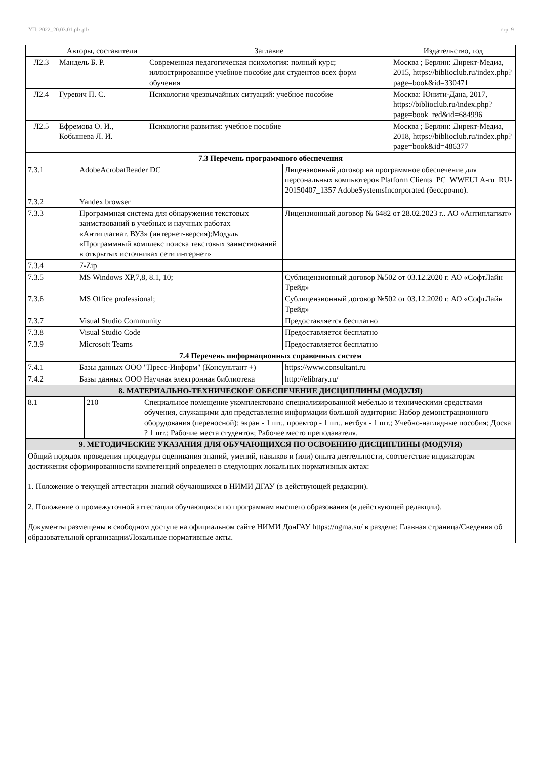УП: 2022_20.03.01.plx.plx стр. 9
| | Авторы, составители | Заглавие | Издательство, год |
| --- | --- | --- | --- |
| Л2.3 | Мандель Б. Р. | Современная педагогическая психология: полный курс; иллюстрированное учебное пособие для студентов всех форм обучения | Москва ; Берлин: Директ-Медиа, 2015, https://biblioclub.ru/index.php?page=book&id=330471 |
| Л2.4 | Гуревич П. С. | Психология чрезвычайных ситуаций: учебное пособие | Москва: Юнити-Дана, 2017, https://biblioclub.ru/index.php?page=book_red&id=684996 |
| Л2.5 | Ефремова О. И., Кобышева Л. И. | Психология развития: учебное пособие | Москва ; Берлин: Директ-Медиа, 2018, https://biblioclub.ru/index.php?page=book&id=486377 |
| 7.3 Перечень программного обеспечения | | |
| 7.3.1 | AdobeAcrobatReader DC | Лицензионный договор на программное обеспечение для персональных компьютеров Platform Clients_PC_WWEULA-ru_RU-20150407_1357 AdobeSystemsIncorporated (бессрочно). |
| 7.3.2 | Yandex browser | |
| 7.3.3 | Программная система для обнаружения текстовых заимствований в учебных и научных работах «Антиплагиат. ВУЗ» (интернет-версия);Модуль «Программный комплекс поиска текстовых заимствований в открытых источниках сети интернет» | Лицензионный договор № 6482 от 28.02.2023 г.. АО «Антиплагиат» |
| 7.3.4 | 7-Zip | |
| 7.3.5 | MS Windows XP,7,8, 8.1, 10; | Сублицензионный договор №502 от 03.12.2020 г. АО «СофтЛайн Трейд» |
| 7.3.6 | MS Office professional; | Сублицензионный договор №502 от 03.12.2020 г. АО «СофтЛайн Трейд» |
| 7.3.7 | Visual Studio Community | Предоставляется бесплатно |
| 7.3.8 | Visual Studio Code | Предоставляется бесплатно |
| 7.3.9 | Microsoft Teams | Предоставляется бесплатно |
| 7.4 Перечень информационных справочных систем | | |
| 7.4.1 | Базы данных ООО "Пресс-Информ" (Консультант +) | https://www.consultant.ru |
| 7.4.2 | Базы данных ООО Научная электронная библиотека | http://elibrary.ru/ |
| 8. МАТЕРИАЛЬНО-ТЕХНИЧЕСКОЕ ОБЕСПЕЧЕНИЕ ДИСЦИПЛИНЫ (МОДУЛЯ) | | |
| 8.1 | 210 | Специальное помещение укомплектовано специализированной мебелью и техническими средствами обучения, служащими для представления информации большой аудитории: Набор демонстрационного оборудования (переносной): экран - 1 шт., проектор - 1 шт., нетбук - 1 шт.; Учебно-наглядные пособия; Доска ? 1 шт.; Рабочие места студентов; Рабочее место преподавателя. |
| 9. МЕТОДИЧЕСКИЕ УКАЗАНИЯ ДЛЯ ОБУЧАЮЩИХСЯ ПО ОСВОЕНИЮ ДИСЦИПЛИНЫ (МОДУЛЯ) | | |
| Общий порядок проведения процедуры оценивания знаний, умений, навыков и (или) опыта деятельности, соответствие индикаторам достижения сформированности компетенций определен в следующих локальных нормативных актах: 1. Положение о текущей аттестации знаний обучающихся в НИМИ ДГАУ (в действующей редакции). 2. Положение о промежуточной аттестации обучающихся по программам высшего образования (в действующей редакции). Документы размещены в свободном доступе на официальном сайте НИМИ ДонГАУ https://ngma.su/ в разделе: Главная страница/Сведения об образовательной организации/Локальные нормативные акты. | | |